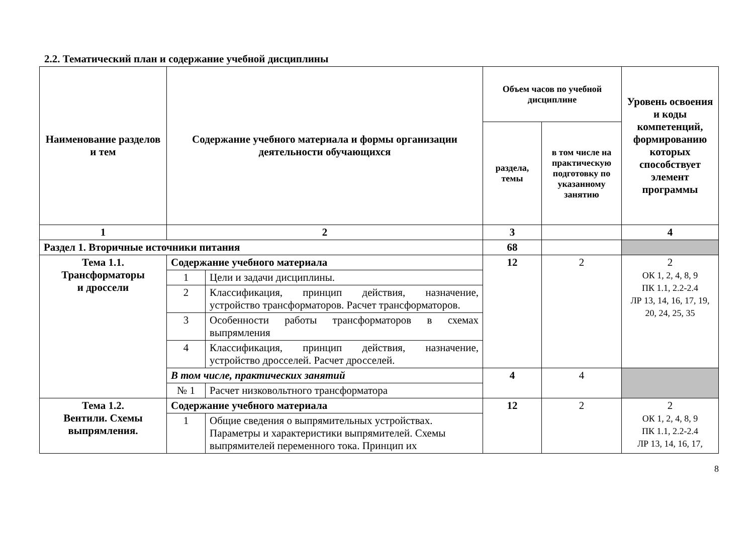2.2. Тематический план и содержание учебной дисциплины
| Наименование разделов и тем | Содержание учебного материала и формы организации деятельности обучающихся | | Объем часов по учебной дисциплине | | Уровень освоения и коды компетенций, формированию которых способствует элемент программы |
| --- | --- | --- | --- | --- | --- |
| | | | раздела, темы | в том числе на практическую подготовку по указанному занятию | |
| 1 | 2 | | 3 | | 4 |
| Раздел 1. Вторичные источники питания | | | 68 | | |
| Тема 1.1. Трансформаторы и дроссели | Содержание учебного материала | | 12 | 2 | 2 ОК 1, 2, 4, 8, 9 ПК 1.1, 2.2-2.4 ЛР 13, 14, 16, 17, 19, 20, 24, 25, 35 |
| | 1 | Цели и задачи дисциплины. | | | |
| | 2 | Классификация, принцип действия, назначение, устройство трансформаторов. Расчет трансформаторов. | | | |
| | 3 | Особенности работы трансформаторов в схемах выпрямления | | | |
| | 4 | Классификация, принцип действия, назначение, устройство дросселей. Расчет дросселей. | | | |
| | В том числе, практических занятий | | 4 | 4 | |
| | № 1 | Расчет низковольтного трансформатора | | | |
| Тема 1.2. Вентили. Схемы выпрямления. | Содержание учебного материала | | 12 | 2 | 2 ОК 1, 2, 4, 8, 9 ПК 1.1, 2.2-2.4 ЛР 13, 14, 16, 17, |
| | 1 | Общие сведения о выпрямительных устройствах. Параметры и характеристики выпрямителей. Схемы выпрямителей переменного тока. Принцип их | | | |
8